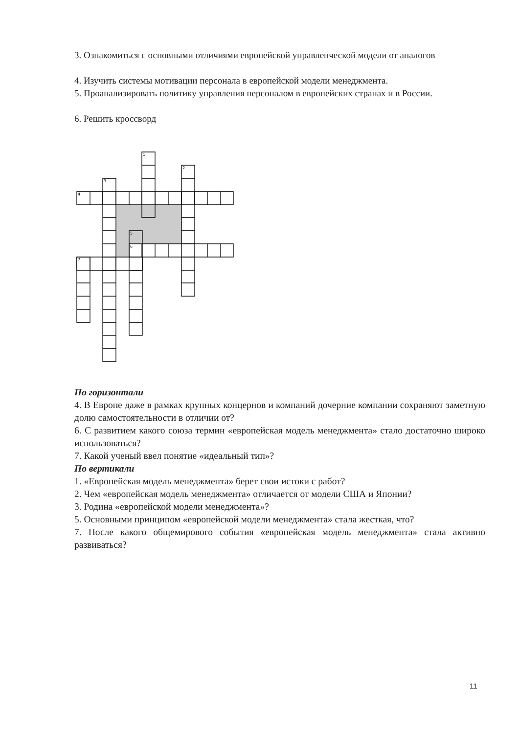3. Ознакомиться с основными отличиями европейской управленческой модели от аналогов
4. Изучить системы мотивации персонала в европейской модели менеджмента.
5. Проанализировать политику управления персоналом в европейских странах и в России.
6. Решить кроссворд
1
2
3
4
5
6
7
По горизонтали
4. В Европе даже в рамках крупных концернов и компаний дочерние компании сохраняют заметную долю самостоятельности в отличии от?
6. С развитием какого союза термин «европейская модель менеджмента» стало достаточно широко использоваться?
7. Какой ученый ввел понятие «идеальный тип»?
По вертикали
1. «Европейская модель менеджмента» берет свои истоки с работ?
2. Чем «европейская модель менеджмента» отличается от модели США и Японии?
3. Родина «европейской модели менеджмента»?
5. Основными принципом «европейской модели менеджмента» стала жесткая, что?
7. После какого общемирового события «европейская модель менеджмента» стала активно развиваться?
11